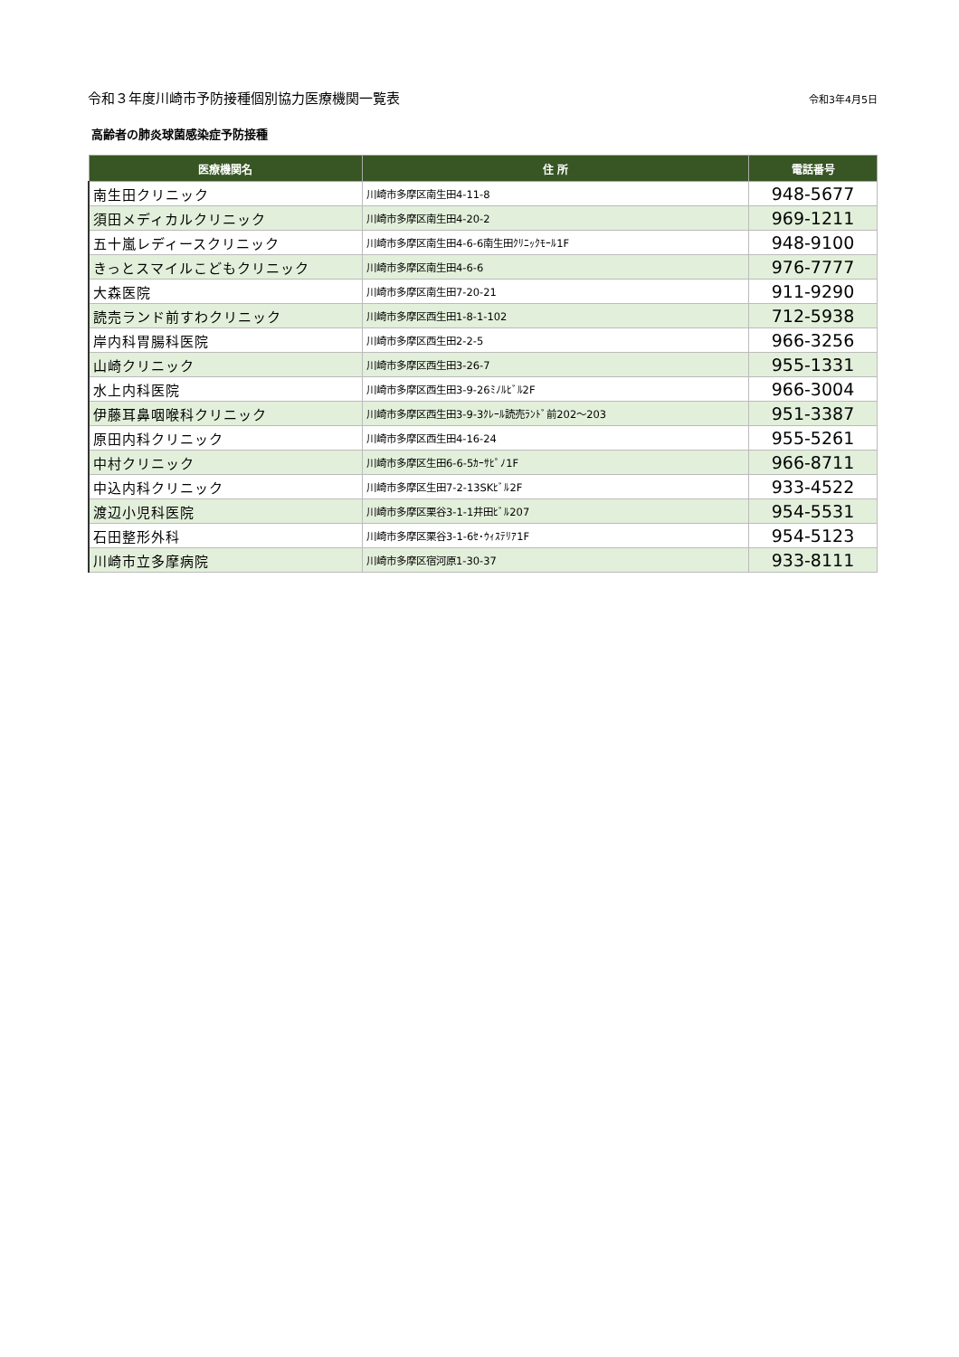令和３年度川崎市予防接種個別協力医療機関一覧表 令和3年4月5日
高齢者の肺炎球菌感染症予防接種
| 医療機関名 | 住 所 | 電話番号 |
| --- | --- | --- |
| 南生田クリニック | 川崎市多摩区南生田4-11-8 | 948-5677 |
| 須田メディカルクリニック | 川崎市多摩区南生田4-20-2 | 969-1211 |
| 五十嵐レディースクリニック | 川崎市多摩区南生田4-6-6南生田ｸﾘﾆｯｸﾓｰﾙ1F | 948-9100 |
| きっとスマイルこどもクリニック | 川崎市多摩区南生田4-6-6 | 976-7777 |
| 大森医院 | 川崎市多摩区南生田7-20-21 | 911-9290 |
| 読売ランド前すわクリニック | 川崎市多摩区西生田1-8-1-102 | 712-5938 |
| 岸内科胃腸科医院 | 川崎市多摩区西生田2-2-5 | 966-3256 |
| 山崎クリニック | 川崎市多摩区西生田3-26-7 | 955-1331 |
| 水上内科医院 | 川崎市多摩区西生田3-9-26ﾐﾉﾙﾋﾞﾙ2F | 966-3004 |
| 伊藤耳鼻咽喉科クリニック | 川崎市多摩区西生田3-9-3ｸﾚｰﾙ読売ﾗﾝﾄﾞ前202～203 | 951-3387 |
| 原田内科クリニック | 川崎市多摩区西生田4-16-24 | 955-5261 |
| 中村クリニック | 川崎市多摩区生田6-6-5ｶｰｻﾋﾟﾉ1F | 966-8711 |
| 中込内科クリニック | 川崎市多摩区生田7-2-13SKﾋﾞﾙ2F | 933-4522 |
| 渡辺小児科医院 | 川崎市多摩区栗谷3-1-1井田ﾋﾞﾙ207 | 954-5531 |
| 石田整形外科 | 川崎市多摩区栗谷3-1-6ｾ･ｳｨｽﾃﾘｱ1F | 954-5123 |
| 川崎市立多摩病院 | 川崎市多摩区宿河原1-30-37 | 933-8111 |